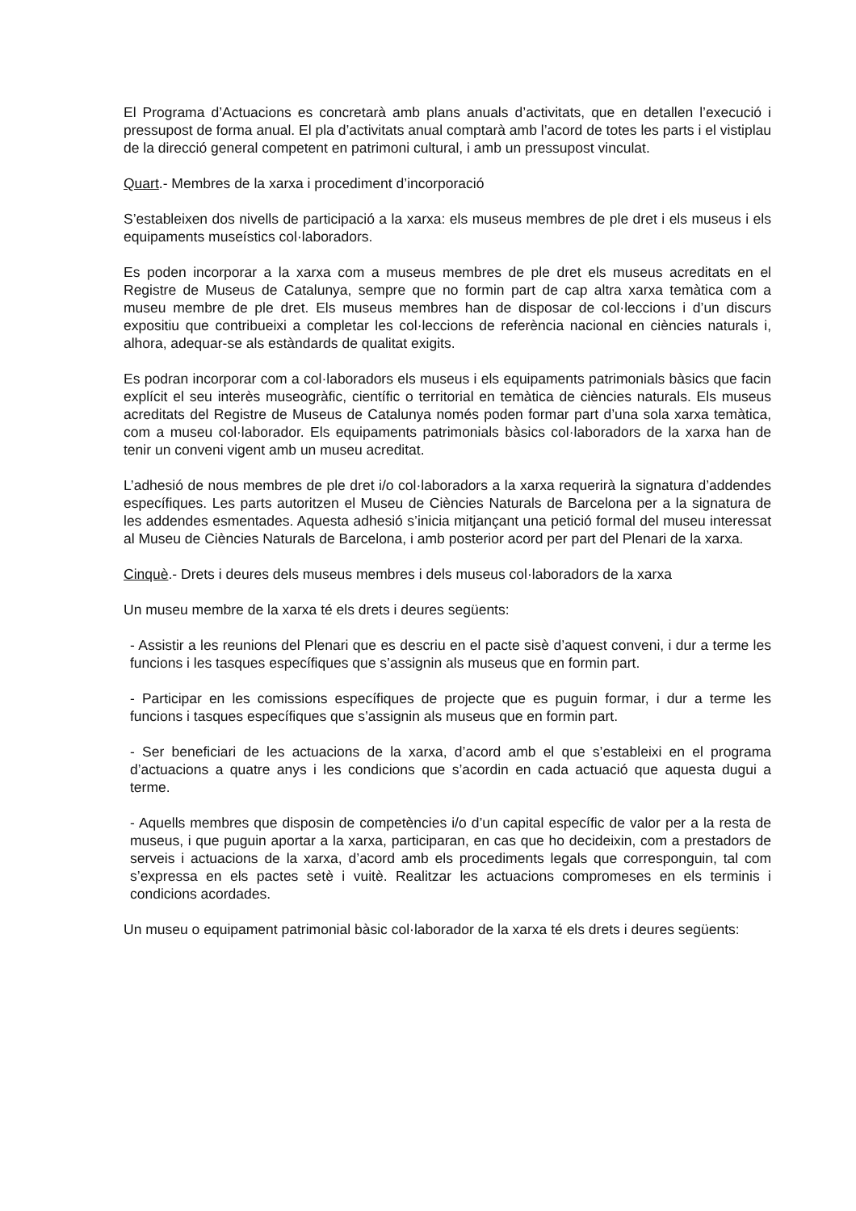El Programa d’Actuacions es concretarà amb plans anuals d’activitats, que en detallen l’execució i pressupost de forma anual. El pla d’activitats anual comptarà amb l’acord de totes les parts i el vistiplau de la direcció general competent en patrimoni cultural, i amb un pressupost vinculat.
Quart.- Membres de la xarxa i procediment d’incorporació
S’estableixen dos nivells de participació a la xarxa: els museus membres de ple dret i els museus i els equipaments museístics col·laboradors.
Es poden incorporar a la xarxa com a museus membres de ple dret els museus acreditats en el Registre de Museus de Catalunya, sempre que no formin part de cap altra xarxa temàtica com a museu membre de ple dret. Els museus membres han de disposar de col·leccions i d’un discurs expositiu que contribueixi a completar les col·leccions de referència nacional en ciències naturals i, alhora, adequar-se als estàndards de qualitat exigits.
Es podran incorporar com a col·laboradors els museus i els equipaments patrimonials bàsics que facin explícit el seu interès museogràfic, científic o territorial en temàtica de ciències naturals. Els museus acreditats del Registre de Museus de Catalunya només poden formar part d’una sola xarxa temàtica, com a museu col·laborador. Els equipaments patrimonials bàsics col·laboradors de la xarxa han de tenir un conveni vigent amb un museu acreditat.
L’adhesió de nous membres de ple dret i/o col·laboradors a la xarxa requerirà la signatura d’addendes específiques. Les parts autoritzen el Museu de Ciències Naturals de Barcelona per a la signatura de les addendes esmentades. Aquesta adhesió s’inicia mitjançant una petició formal del museu interessat al Museu de Ciències Naturals de Barcelona, i amb posterior acord per part del Plenari de la xarxa.
Cinquè.- Drets i deures dels museus membres i dels museus col·laboradors de la xarxa
Un museu membre de la xarxa té els drets i deures següents:
- Assistir a les reunions del Plenari que es descriu en el pacte sisè d’aquest conveni, i dur a terme les funcions i les tasques específiques que s’assignin als museus que en formin part.
- Participar en les comissions específiques de projecte que es puguin formar, i dur a terme les funcions i tasques específiques que s’assignin als museus que en formin part.
- Ser beneficiari de les actuacions de la xarxa, d’acord amb el que s’estableixi en el programa d’actuacions a quatre anys i les condicions que s’acordin en cada actuació que aquesta dugui a terme.
- Aquells membres que disposin de competències i/o d’un capital específic de valor per a la resta de museus, i que puguin aportar a la xarxa, participaran, en cas que ho decideixin, com a prestadors de serveis i actuacions de la xarxa, d’acord amb els procediments legals que corresponguin, tal com s’expressa en els pactes setè i vuitè. Realitzar les actuacions compromeses en els terminis i condicions acordades.
Un museu o equipament patrimonial bàsic col·laborador de la xarxa té els drets i deures següents: